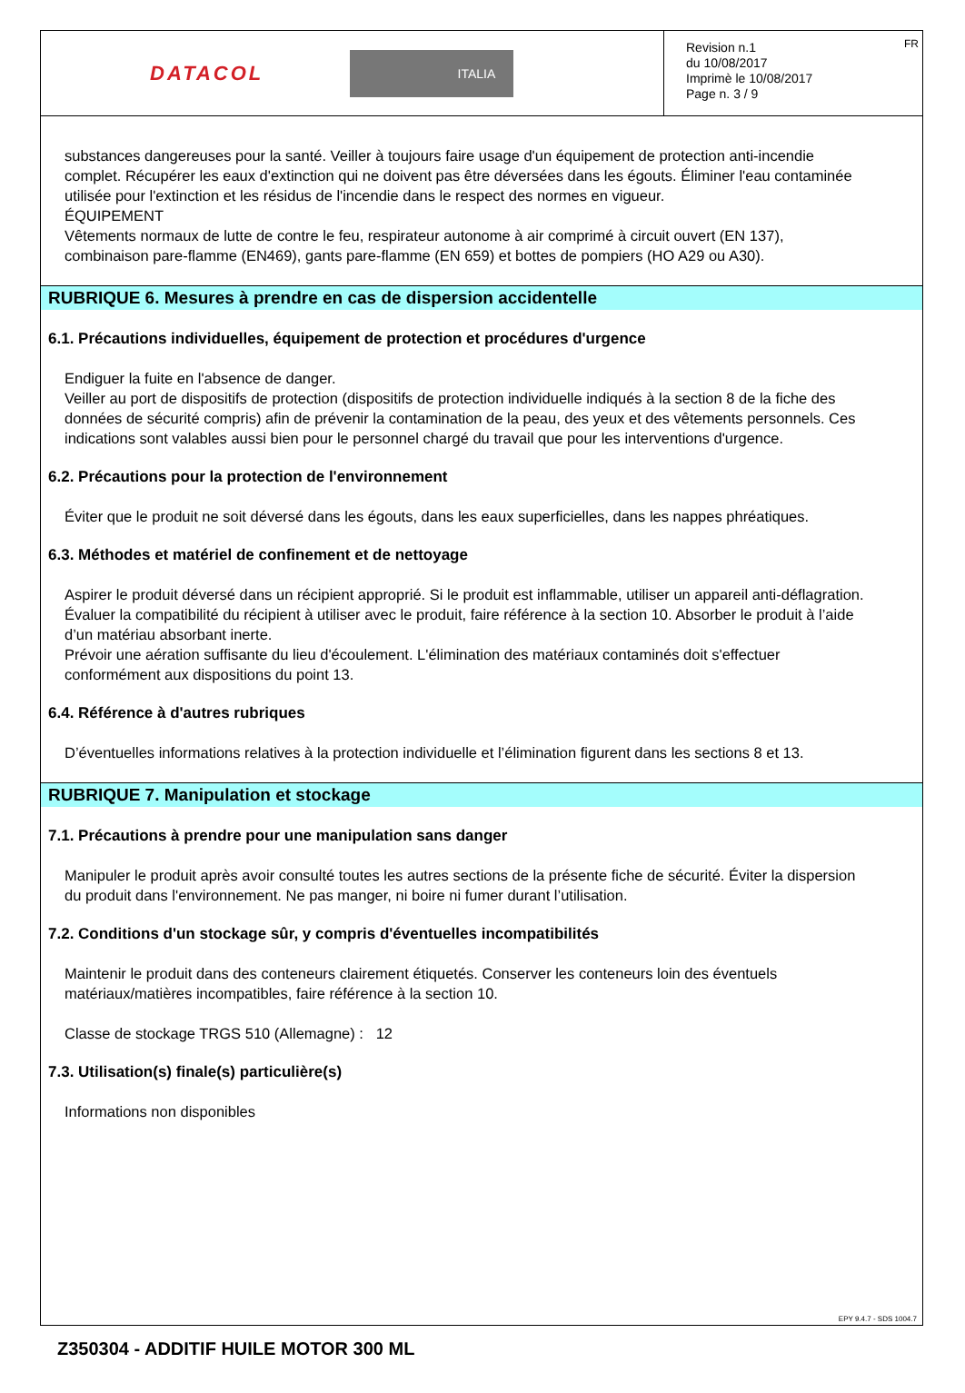DATACOL ITALIA
Revision n.1
du 10/08/2017
Imprimè le 10/08/2017
Page n. 3 / 9
FR
substances dangereuses pour la santé. Veiller à toujours faire usage d'un équipement de protection anti-incendie complet. Récupérer les eaux d'extinction qui ne doivent pas être déversées dans les égouts. Éliminer l'eau contaminée utilisée pour l'extinction et les résidus de l'incendie dans le respect des normes en vigueur.
ÉQUIPEMENT
Vêtements normaux de lutte de contre le feu, respirateur autonome à air comprimé à circuit ouvert (EN 137), combinaison pare-flamme (EN469), gants pare-flamme (EN 659) et bottes de pompiers (HO A29 ou A30).
RUBRIQUE 6. Mesures à prendre en cas de dispersion accidentelle
6.1. Précautions individuelles, équipement de protection et procédures d'urgence
Endiguer la fuite en l'absence de danger.
Veiller au port de dispositifs de protection (dispositifs de protection individuelle indiqués à la section 8 de la fiche des données de sécurité compris) afin de prévenir la contamination de la peau, des yeux et des vêtements personnels. Ces indications sont valables aussi bien pour le personnel chargé du travail que pour les interventions d'urgence.
6.2. Précautions pour la protection de l'environnement
Éviter que le produit ne soit déversé dans les égouts, dans les eaux superficielles, dans les nappes phréatiques.
6.3. Méthodes et matériel de confinement et de nettoyage
Aspirer le produit déversé dans un récipient approprié. Si le produit est inflammable, utiliser un appareil anti-déflagration. Évaluer la compatibilité du récipient à utiliser avec le produit, faire référence à la section 10. Absorber le produit à l’aide d’un matériau absorbant inerte.
Prévoir une aération suffisante du lieu d'écoulement. L'élimination des matériaux contaminés doit s'effectuer conformément aux dispositions du point 13.
6.4. Référence à d'autres rubriques
D’éventuelles informations relatives à la protection individuelle et l’élimination figurent dans les sections 8 et 13.
RUBRIQUE 7. Manipulation et stockage
7.1. Précautions à prendre pour une manipulation sans danger
Manipuler le produit après avoir consulté toutes les autres sections de la présente fiche de sécurité. Éviter la dispersion du produit dans l'environnement. Ne pas manger, ni boire ni fumer durant l’utilisation.
7.2. Conditions d'un stockage sûr, y compris d'éventuelles incompatibilités
Maintenir le produit dans des conteneurs clairement étiquetés. Conserver les conteneurs loin des éventuels matériaux/matières incompatibles, faire référence à la section 10.
Classe de stockage TRGS 510 (Allemagne) : 12
7.3. Utilisation(s) finale(s) particulière(s)
Informations non disponibles
EPY 9.4.7 - SDS 1004.7
Z350304 - ADDITIF HUILE MOTOR 300 ML